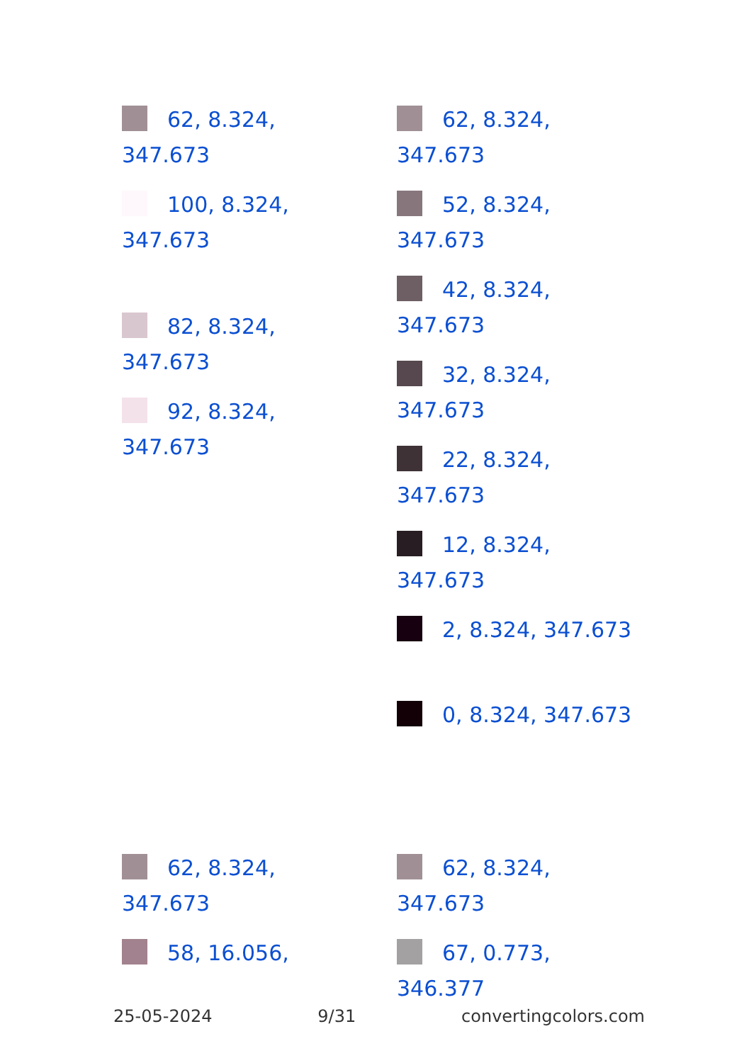62, 8.324, 347.673
100, 8.324,
347.673
82, 8.324, 347.673
92, 8.324, 347.673
62, 8.324, 347.673
52, 8.324, 347.673
42, 8.324, 347.673
32, 8.324, 347.673
22, 8.324, 347.673
12, 8.324, 347.673
2, 8.324, 347.673
0, 8.324, 347.673
62, 8.324, 347.673
58, 16.056,
62, 8.324, 347.673
67, 0.773, 346.377
25-05-2024 9/31 convertingcolors.com